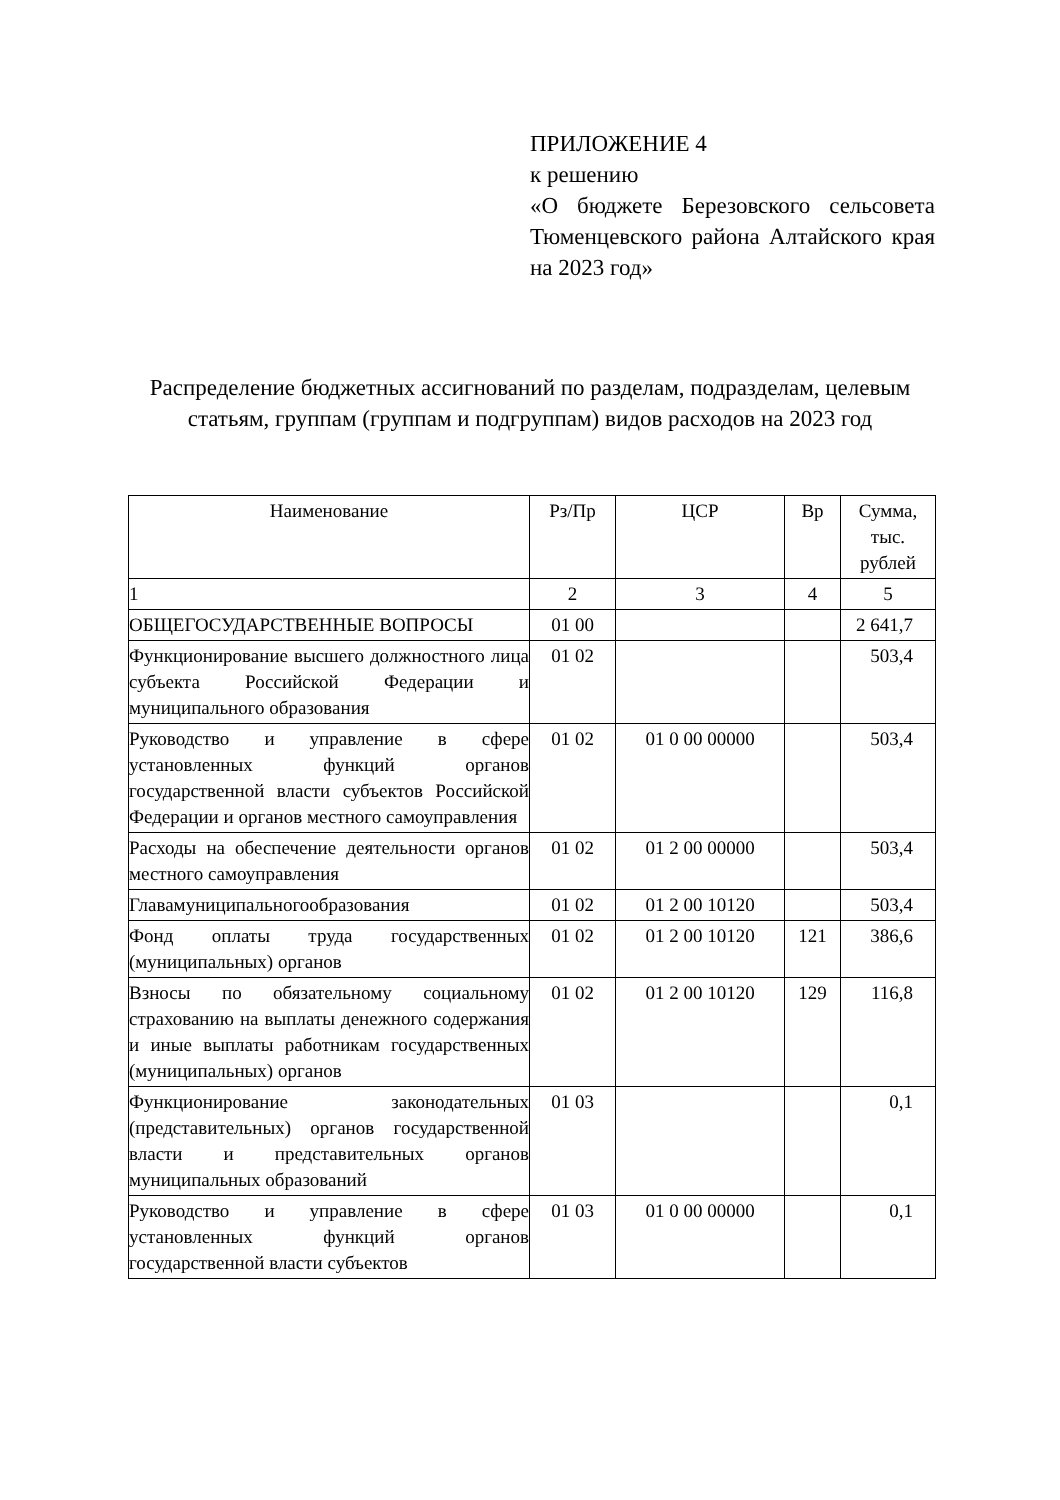ПРИЛОЖЕНИЕ 4
к решению
«О бюджете Березовского сельсовета Тюменцевского района Алтайского края на 2023 год»
Распределение бюджетных ассигнований по разделам, подразделам, целевым статьям, группам (группам и подгруппам) видов расходов на 2023 год
| Наименование | Рз/Пр | ЦСР | Вр | Сумма, тыс. рублей |
| --- | --- | --- | --- | --- |
| 1 | 2 | 3 | 4 | 5 |
| ОБЩЕГОСУДАРСТВЕННЫЕ ВОПРОСЫ | 01 00 | | | 2 641,7 |
| Функционирование высшего должностного лица субъекта Российской Федерации и муниципального образования | 01 02 | | | 503,4 |
| Руководство и управление в сфере установленных функций органов государственной власти субъектов Российской Федерации и органов местного самоуправления | 01 02 | 01 0 00 00000 | | 503,4 |
| Расходы на обеспечение деятельности органов местного самоуправления | 01 02 | 01 2 00 00000 | | 503,4 |
| Главамуниципальногообразования | 01 02 | 01 2 00 10120 | | 503,4 |
| Фонд оплаты труда государственных (муниципальных) органов | 01 02 | 01 2 00 10120 | 121 | 386,6 |
| Взносы по обязательному социальному страхованию на выплаты денежного содержания и иные выплаты работникам государственных (муниципальных) органов | 01 02 | 01 2 00 10120 | 129 | 116,8 |
| Функционирование законодательных (представительных) органов государственной власти и представительных органов муниципальных образований | 01 03 | | | 0,1 |
| Руководство и управление в сфере установленных функций органов государственной власти субъектов | 01 03 | 01 0 00 00000 | | 0,1 |